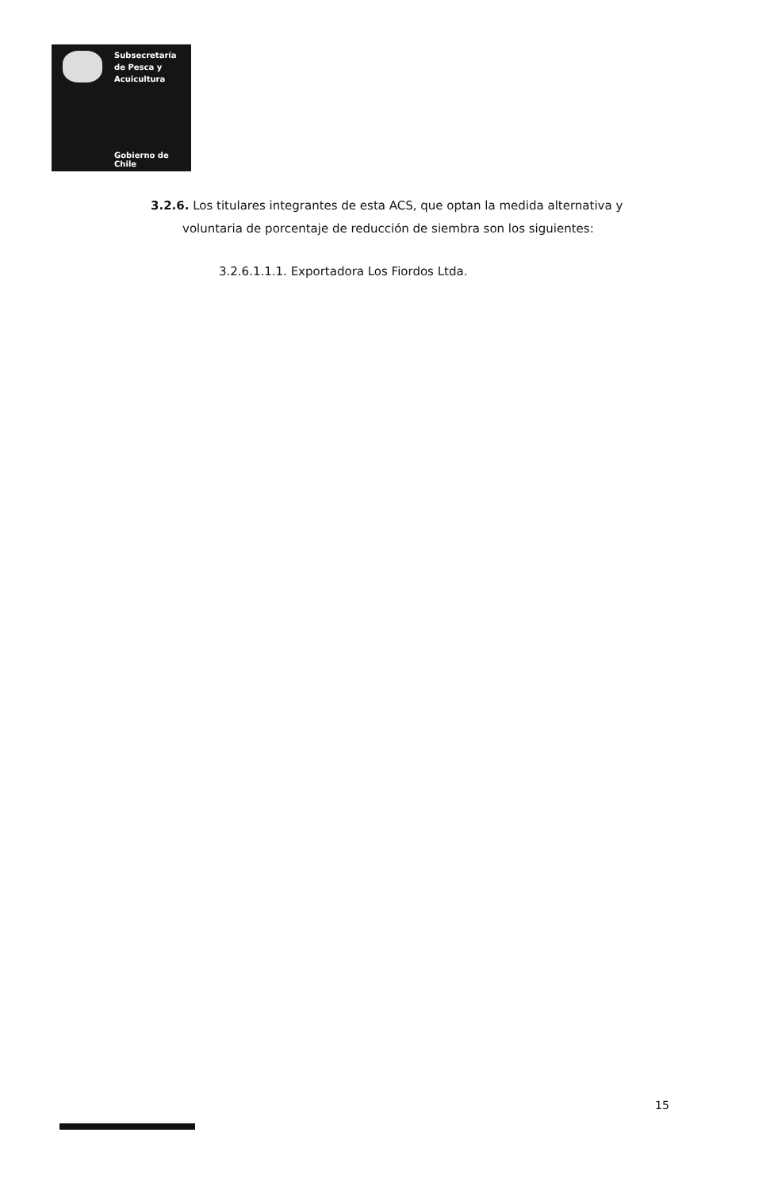Subsecretaría
de Pesca y
Acuicultura
Gobierno de Chile
3.2.6. Los titulares integrantes de esta ACS, que optan la medida alternativa y
voluntaria de porcentaje de reducción de siembra son los siguientes:
3.2.6.1.1.1. Exportadora Los Fiordos Ltda.
15